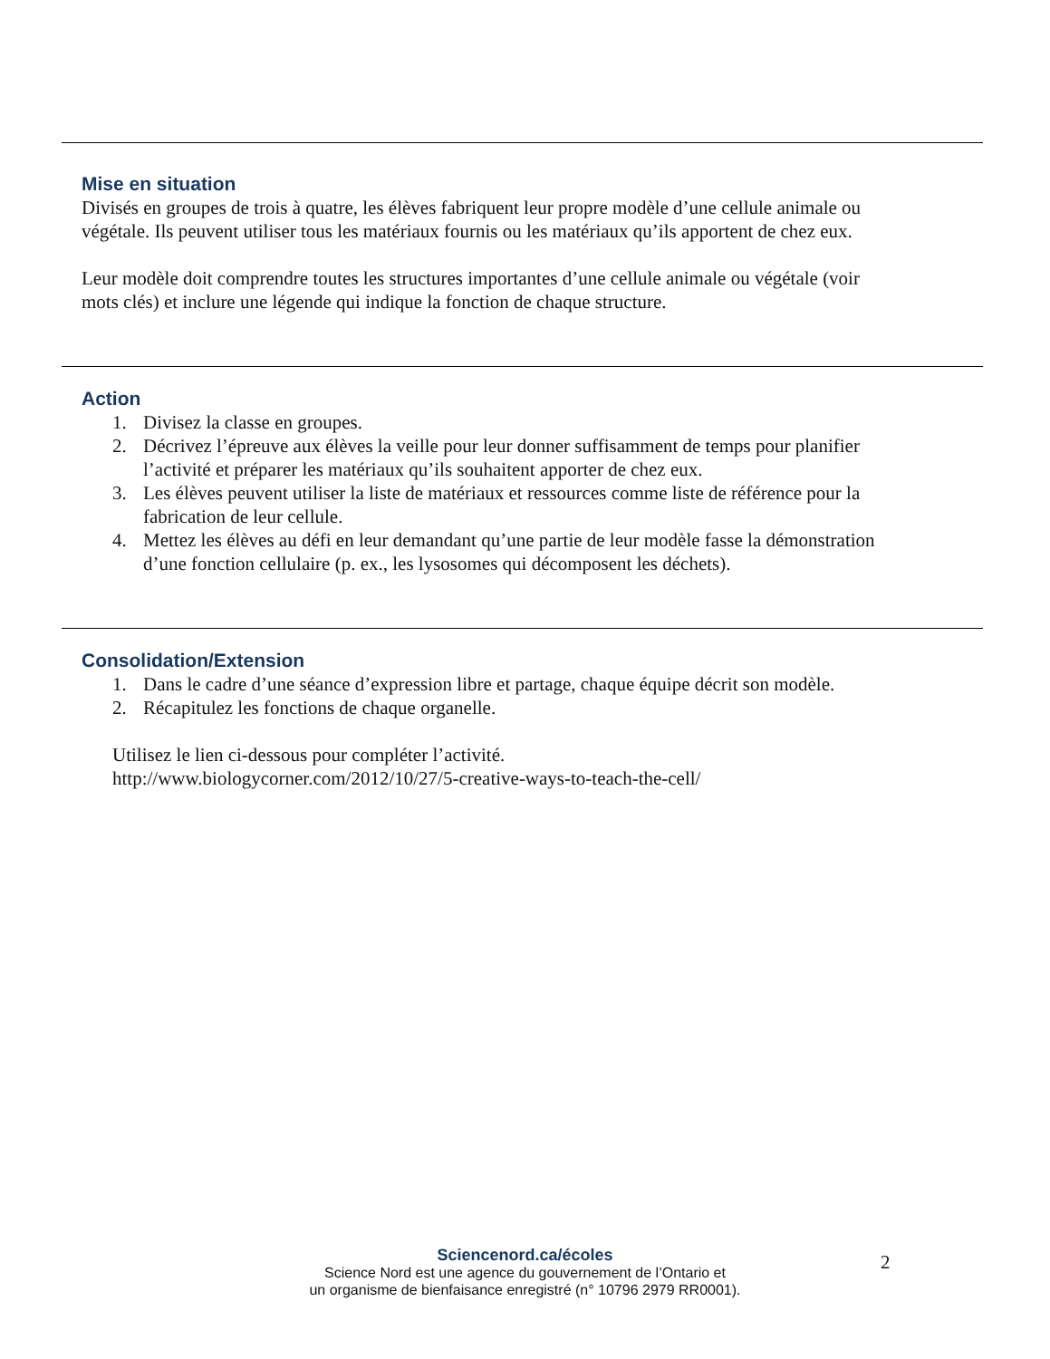Mise en situation
Divisés en groupes de trois à quatre, les élèves fabriquent leur propre modèle d’une cellule animale ou végétale. Ils peuvent utiliser tous les matériaux fournis ou les matériaux qu’ils apportent de chez eux.
Leur modèle doit comprendre toutes les structures importantes d’une cellule animale ou végétale (voir mots clés) et inclure une légende qui indique la fonction de chaque structure.
Action
1. Divisez la classe en groupes.
2. Décrivez l’épreuve aux élèves la veille pour leur donner suffisamment de temps pour planifier l’activité et préparer les matériaux qu’ils souhaitent apporter de chez eux.
3. Les élèves peuvent utiliser la liste de matériaux et ressources comme liste de référence pour la fabrication de leur cellule.
4. Mettez les élèves au défi en leur demandant qu’une partie de leur modèle fasse la démonstration d’une fonction cellulaire (p. ex., les lysosomes qui décomposent les déchets).
Consolidation/Extension
1. Dans le cadre d’une séance d’expression libre et partage, chaque équipe décrit son modèle.
2. Récapitulez les fonctions de chaque organelle.
Utilisez le lien ci-dessous pour compléter l’activité.
http://www.biologycorner.com/2012/10/27/5-creative-ways-to-teach-the-cell/
Sciencenord.ca/écoles
Science Nord est une agence du gouvernement de l’Ontario et
un organisme de bienfaisance enregistré (n° 10796 2979 RR0001).
2